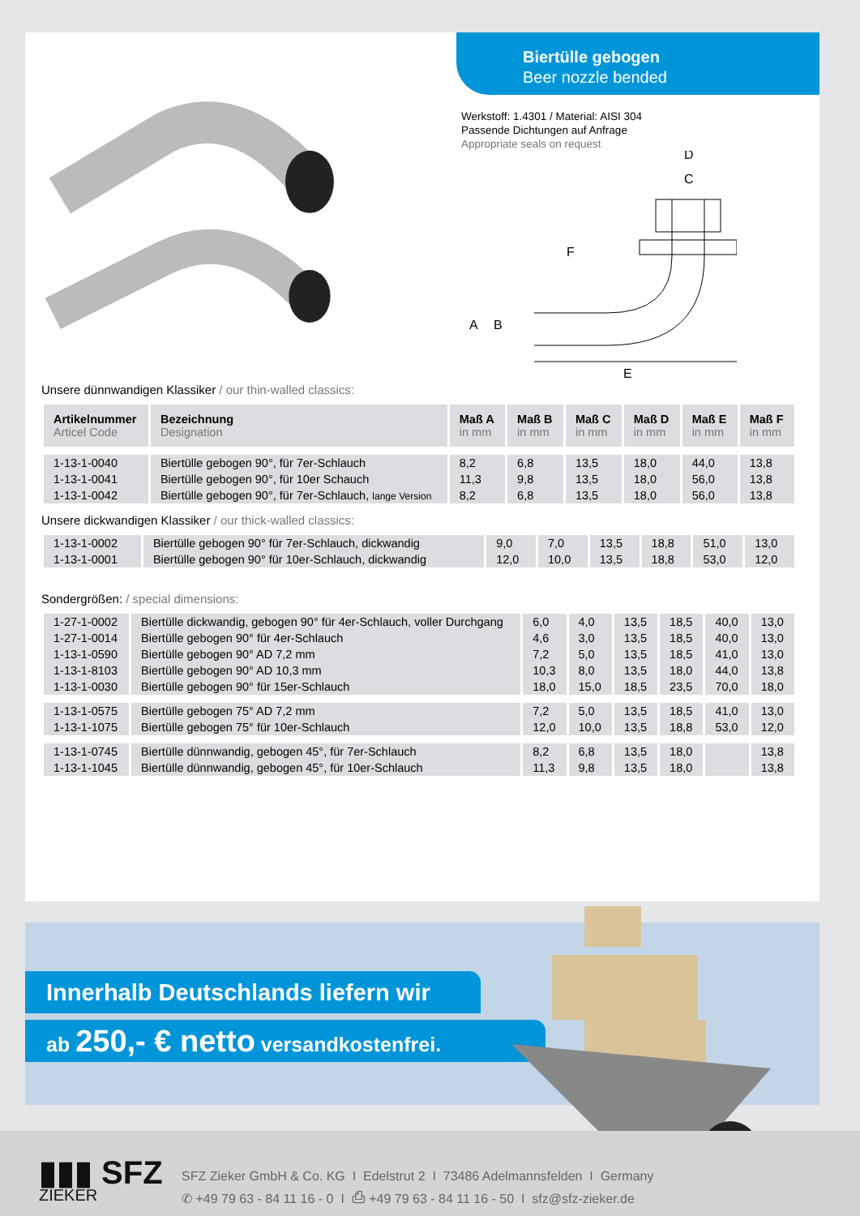Biertülle gebogen
Beer nozzle bended
Werkstoff: 1.4301 / Material: AISI 304
Passende Dichtungen auf Anfrage
Appropriate seals on request
D
C
F
A
B
E
Unsere dünnwandigen Klassiker / our thin-walled classics:
| Artikelnummer Articel Code | Bezeichnung Designation | Maß A in mm | Maß B in mm | Maß C in mm | Maß D in mm | Maß E in mm | Maß F in mm |
| --- | --- | --- | --- | --- | --- | --- | --- |
| 1-13-1-0040 | Biertülle gebogen 90°, für 7er-Schlauch | 8,2 | 6,8 | 13,5 | 18,0 | 44,0 | 13,8 |
| 1-13-1-0041 | Biertülle gebogen 90°, für 10er Schauch | 11,3 | 9,8 | 13,5 | 18,0 | 56,0 | 13,8 |
| 1-13-1-0042 | Biertülle gebogen 90°, für 7er-Schlauch, lange Version | 8,2 | 6,8 | 13,5 | 18,0 | 56,0 | 13,8 |
Unsere dickwandigen Klassiker / our thick-walled classics:
| 1-13-1-0002 | Biertülle gebogen 90° für 7er-Schlauch, dickwandig | 9,0 | 7,0 | 13,5 | 18,8 | 51,0 | 13,0 |
| 1-13-1-0001 | Biertülle gebogen 90° für 10er-Schlauch, dickwandig | 12,0 | 10,0 | 13,5 | 18,8 | 53,0 | 12,0 |
Sondergrößen: / special dimensions:
| 1-27-1-0002 | Biertülle dickwandig, gebogen 90° für 4er-Schlauch, voller Durchgang | 6,0 | 4,0 | 13,5 | 18,5 | 40,0 | 13,0 |
| 1-27-1-0014 | Biertülle gebogen 90° für 4er-Schlauch | 4,6 | 3,0 | 13,5 | 18,5 | 40,0 | 13,0 |
| 1-13-1-0590 | Biertülle gebogen 90° AD 7,2 mm | 7,2 | 5,0 | 13,5 | 18,5 | 41,0 | 13,0 |
| 1-13-1-8103 | Biertülle gebogen 90° AD 10,3 mm | 10,3 | 8,0 | 13,5 | 18,0 | 44,0 | 13,8 |
| 1-13-1-0030 | Biertülle gebogen 90° für 15er-Schlauch | 18,0 | 15,0 | 18,5 | 23,5 | 70,0 | 18,0 |
| 1-13-1-0575 | Biertülle gebogen 75° AD 7,2 mm | 7,2 | 5,0 | 13,5 | 18,5 | 41,0 | 13,0 |
| 1-13-1-1075 | Biertülle gebogen 75° für 10er-Schlauch | 12,0 | 10,0 | 13,5 | 18,8 | 53,0 | 12,0 |
| 1-13-1-0745 | Biertülle dünnwandig, gebogen 45°, für 7er-Schlauch | 8,2 | 6,8 | 13,5 | 18,0 | | 13,8 |
| 1-13-1-1045 | Biertülle dünnwandig, gebogen 45°, für 10er-Schlauch | 11,3 | 9,8 | 13,5 | 18,0 | | 13,8 |
Innerhalb Deutschlands liefern wir
ab 250,- € netto versandkostenfrei.
▮▮▮ SFZ
ZIEKER
SFZ Zieker GmbH & Co. KG I Edelstrut 2 I 73486 Adelmannsfelden I Germany
✆ +49 79 63 - 84 11 16 - 0 I ⎙ +49 79 63 - 84 11 16 - 50 I sfz@sfz-zieker.de